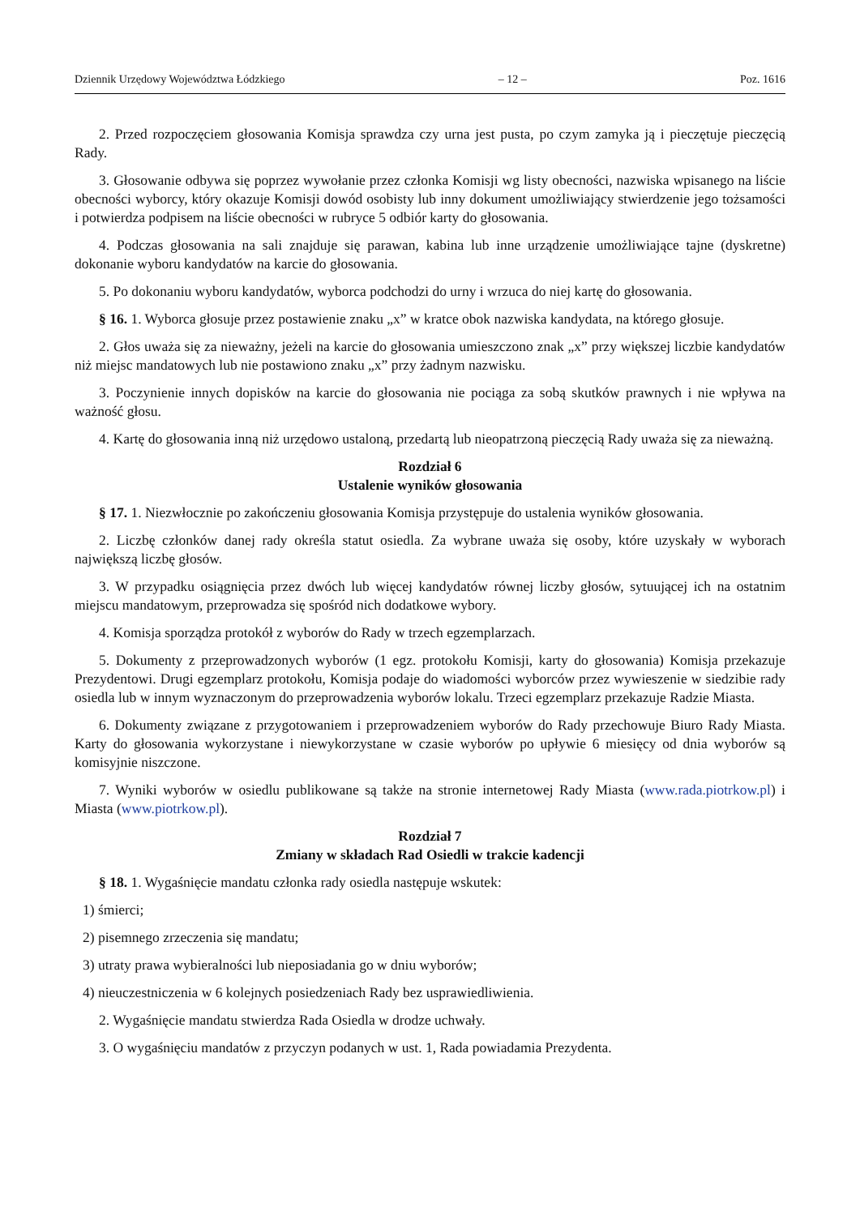Dziennik Urzędowy Województwa Łódzkiego – 12 – Poz. 1616
2. Przed rozpoczęciem głosowania Komisja sprawdza czy urna jest pusta, po czym zamyka ją i pieczętuje pieczęcią Rady.
3. Głosowanie odbywa się poprzez wywołanie przez członka Komisji wg listy obecności, nazwiska wpisanego na liście obecności wyborcy, który okazuje Komisji dowód osobisty lub inny dokument umożliwiający stwierdzenie jego tożsamości i potwierdza podpisem na liście obecności w rubryce 5 odbiór karty do głosowania.
4. Podczas głosowania na sali znajduje się parawan, kabina lub inne urządzenie umożliwiające tajne (dyskretne) dokonanie wyboru kandydatów na karcie do głosowania.
5. Po dokonaniu wyboru kandydatów, wyborca podchodzi do urny i wrzuca do niej kartę do głosowania.
§ 16. 1. Wyborca głosuje przez postawienie znaku „x” w kratce obok nazwiska kandydata, na którego głosuje.
2. Głos uważa się za nieważny, jeżeli na karcie do głosowania umieszczono znak „x” przy większej liczbie kandydatów niż miejsc mandatowych lub nie postawiono znaku „x” przy żadnym nazwisku.
3. Poczynienie innych dopisków na karcie do głosowania nie pociąga za sobą skutków prawnych i nie wpływa na ważność głosu.
4. Kartę do głosowania inną niż urzędowo ustaloną, przedartą lub nieopatrzoną pieczęcią Rady uważa się za nieważną.
Rozdział 6
Ustalenie wyników głosowania
§ 17. 1. Niezwłocznie po zakończeniu głosowania Komisja przystępuje do ustalenia wyników głosowania.
2. Liczbę członków danej rady określa statut osiedla. Za wybrane uważa się osoby, które uzyskały w wyborach największą liczbę głosów.
3. W przypadku osiągnięcia przez dwóch lub więcej kandydatów równej liczby głosów, sytuującej ich na ostatnim miejscu mandatowym, przeprowadza się spośród nich dodatkowe wybory.
4. Komisja sporządza protokół z wyborów do Rady w trzech egzemplarzach.
5. Dokumenty z przeprowadzonych wyborów (1 egz. protokołu Komisji, karty do głosowania) Komisja przekazuje Prezydentowi. Drugi egzemplarz protokołu, Komisja podaje do wiadomości wyborców przez wywieszenie w siedzibie rady osiedla lub w innym wyznaczonym do przeprowadzenia wyborów lokalu. Trzeci egzemplarz przekazuje Radzie Miasta.
6. Dokumenty związane z przygotowaniem i przeprowadzeniem wyborów do Rady przechowuje Biuro Rady Miasta. Karty do głosowania wykorzystane i niewykorzystane w czasie wyborów po upływie 6 miesięcy od dnia wyborów są komisyjnie niszczone.
7. Wyniki wyborów w osiedlu publikowane są także na stronie internetowej Rady Miasta (www.rada.piotrkow.pl) i Miasta (www.piotrkow.pl).
Rozdział 7
Zmiany w składach Rad Osiedli w trakcie kadencji
§ 18. 1. Wygaśnięcie mandatu członka rady osiedla następuje wskutek:
1) śmierci;
2) pisemnego zrzeczenia się mandatu;
3) utraty prawa wybieralności lub nieposiadania go w dniu wyborów;
4) nieuczestniczenia w 6 kolejnych posiedzeniach Rady bez usprawiedliwienia.
2. Wygaśnięcie mandatu stwierdza Rada Osiedla w drodze uchwały.
3. O wygaśnięciu mandatów z przyczyn podanych w ust. 1, Rada powiadamia Prezydenta.